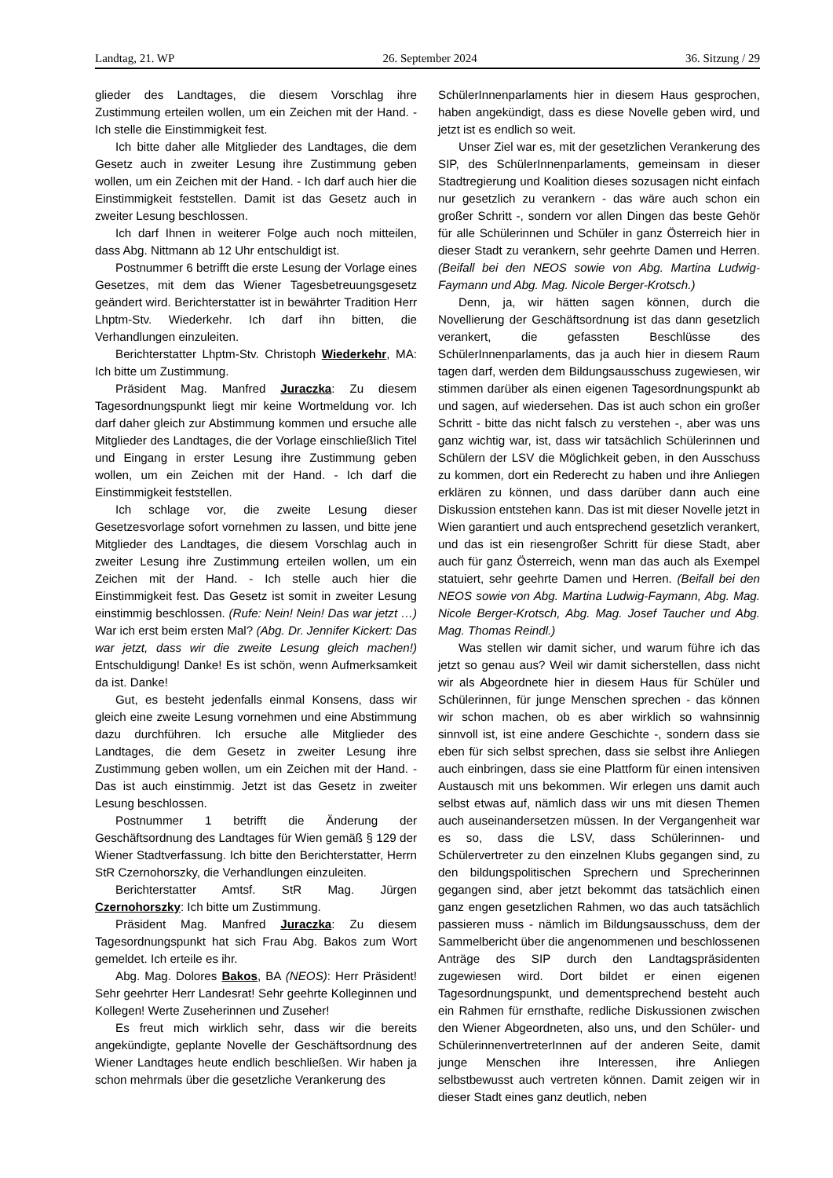Landtag, 21. WP 26. September 2024 36. Sitzung / 29
glieder des Landtages, die diesem Vorschlag ihre Zustimmung erteilen wollen, um ein Zeichen mit der Hand. - Ich stelle die Einstimmigkeit fest.
Ich bitte daher alle Mitglieder des Landtages, die dem Gesetz auch in zweiter Lesung ihre Zustimmung geben wollen, um ein Zeichen mit der Hand. - Ich darf auch hier die Einstimmigkeit feststellen. Damit ist das Gesetz auch in zweiter Lesung beschlossen.
Ich darf Ihnen in weiterer Folge auch noch mitteilen, dass Abg. Nittmann ab 12 Uhr entschuldigt ist.
Postnummer 6 betrifft die erste Lesung der Vorlage eines Gesetzes, mit dem das Wiener Tagesbetreuungsgesetz geändert wird. Berichterstatter ist in bewährter Tradition Herr Lhptm-Stv. Wiederkehr. Ich darf ihn bitten, die Verhandlungen einzuleiten.
Berichterstatter Lhptm-Stv. Christoph Wiederkehr, MA: Ich bitte um Zustimmung.
Präsident Mag. Manfred Juraczka: Zu diesem Tagesordnungspunkt liegt mir keine Wortmeldung vor. Ich darf daher gleich zur Abstimmung kommen und ersuche alle Mitglieder des Landtages, die der Vorlage einschließlich Titel und Eingang in erster Lesung ihre Zustimmung geben wollen, um ein Zeichen mit der Hand. - Ich darf die Einstimmigkeit feststellen.
Ich schlage vor, die zweite Lesung dieser Gesetzesvorlage sofort vornehmen zu lassen, und bitte jene Mitglieder des Landtages, die diesem Vorschlag auch in zweiter Lesung ihre Zustimmung erteilen wollen, um ein Zeichen mit der Hand. - Ich stelle auch hier die Einstimmigkeit fest. Das Gesetz ist somit in zweiter Lesung einstimmig beschlossen. (Rufe: Nein! Nein! Das war jetzt …) War ich erst beim ersten Mal? (Abg. Dr. Jennifer Kickert: Das war jetzt, dass wir die zweite Lesung gleich machen!) Entschuldigung! Danke! Es ist schön, wenn Aufmerksamkeit da ist. Danke!
Gut, es besteht jedenfalls einmal Konsens, dass wir gleich eine zweite Lesung vornehmen und eine Abstimmung dazu durchführen. Ich ersuche alle Mitglieder des Landtages, die dem Gesetz in zweiter Lesung ihre Zustimmung geben wollen, um ein Zeichen mit der Hand. - Das ist auch einstimmig. Jetzt ist das Gesetz in zweiter Lesung beschlossen.
Postnummer 1 betrifft die Änderung der Geschäftsordnung des Landtages für Wien gemäß § 129 der Wiener Stadtverfassung. Ich bitte den Berichterstatter, Herrn StR Czernohorszky, die Verhandlungen einzuleiten.
Berichterstatter Amtsf. StR Mag. Jürgen Czernohorszky: Ich bitte um Zustimmung.
Präsident Mag. Manfred Juraczka: Zu diesem Tagesordnungspunkt hat sich Frau Abg. Bakos zum Wort gemeldet. Ich erteile es ihr.
Abg. Mag. Dolores Bakos, BA (NEOS): Herr Präsident! Sehr geehrter Herr Landesrat! Sehr geehrte Kolleginnen und Kollegen! Werte Zuseherinnen und Zuseher!
Es freut mich wirklich sehr, dass wir die bereits angekündigte, geplante Novelle der Geschäftsordnung des Wiener Landtages heute endlich beschließen. Wir haben ja schon mehrmals über die gesetzliche Verankerung des
SchülerInnenparlaments hier in diesem Haus gesprochen, haben angekündigt, dass es diese Novelle geben wird, und jetzt ist es endlich so weit.
Unser Ziel war es, mit der gesetzlichen Verankerung des SIP, des SchülerInnenparlaments, gemeinsam in dieser Stadtregierung und Koalition dieses sozusagen nicht einfach nur gesetzlich zu verankern - das wäre auch schon ein großer Schritt -, sondern vor allen Dingen das beste Gehör für alle Schülerinnen und Schüler in ganz Österreich hier in dieser Stadt zu verankern, sehr geehrte Damen und Herren. (Beifall bei den NEOS sowie von Abg. Martina Ludwig-Faymann und Abg. Mag. Nicole Berger-Krotsch.)
Denn, ja, wir hätten sagen können, durch die Novellierung der Geschäftsordnung ist das dann gesetzlich verankert, die gefassten Beschlüsse des SchülerInnenparlaments, das ja auch hier in diesem Raum tagen darf, werden dem Bildungsausschuss zugewiesen, wir stimmen darüber als einen eigenen Tagesordnungspunkt ab und sagen, auf wiedersehen. Das ist auch schon ein großer Schritt - bitte das nicht falsch zu verstehen -, aber was uns ganz wichtig war, ist, dass wir tatsächlich Schülerinnen und Schülern der LSV die Möglichkeit geben, in den Ausschuss zu kommen, dort ein Rederecht zu haben und ihre Anliegen erklären zu können, und dass darüber dann auch eine Diskussion entstehen kann. Das ist mit dieser Novelle jetzt in Wien garantiert und auch entsprechend gesetzlich verankert, und das ist ein riesengroßer Schritt für diese Stadt, aber auch für ganz Österreich, wenn man das auch als Exempel statuiert, sehr geehrte Damen und Herren. (Beifall bei den NEOS sowie von Abg. Martina Ludwig-Faymann, Abg. Mag. Nicole Berger-Krotsch, Abg. Mag. Josef Taucher und Abg. Mag. Thomas Reindl.)
Was stellen wir damit sicher, und warum führe ich das jetzt so genau aus? Weil wir damit sicherstellen, dass nicht wir als Abgeordnete hier in diesem Haus für Schüler und Schülerinnen, für junge Menschen sprechen - das können wir schon machen, ob es aber wirklich so wahnsinnig sinnvoll ist, ist eine andere Geschichte -, sondern dass sie eben für sich selbst sprechen, dass sie selbst ihre Anliegen auch einbringen, dass sie eine Plattform für einen intensiven Austausch mit uns bekommen. Wir erlegen uns damit auch selbst etwas auf, nämlich dass wir uns mit diesen Themen auch auseinandersetzen müssen. In der Vergangenheit war es so, dass die LSV, dass Schülerinnen- und Schülervertreter zu den einzelnen Klubs gegangen sind, zu den bildungspolitischen Sprechern und Sprecherinnen gegangen sind, aber jetzt bekommt das tatsächlich einen ganz engen gesetzlichen Rahmen, wo das auch tatsächlich passieren muss - nämlich im Bildungsausschuss, dem der Sammelbericht über die angenommenen und beschlossenen Anträge des SIP durch den Landtagspräsidenten zugewiesen wird. Dort bildet er einen eigenen Tagesordnungspunkt, und dementsprechend besteht auch ein Rahmen für ernsthafte, redliche Diskussionen zwischen den Wiener Abgeordneten, also uns, und den Schüler- und SchülerinnenvertreterInnen auf der anderen Seite, damit junge Menschen ihre Interessen, ihre Anliegen selbstbewusst auch vertreten können. Damit zeigen wir in dieser Stadt eines ganz deutlich, neben